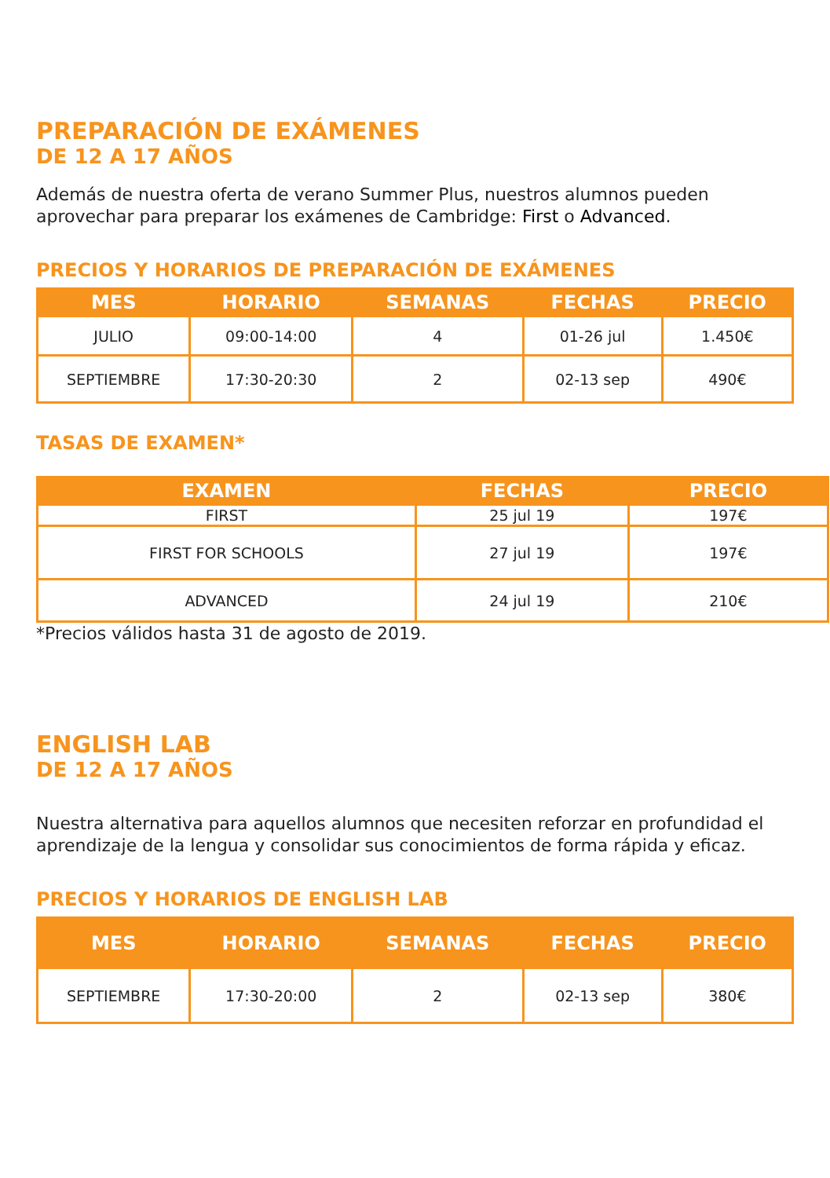PREPARACIÓN DE EXÁMENES
DE 12 A 17 AÑOS
Además de nuestra oferta de verano Summer Plus, nuestros alumnos pueden aprovechar para preparar los exámenes de Cambridge: First o Advanced.
PRECIOS Y HORARIOS DE PREPARACIÓN DE EXÁMENES
| MES | HORARIO | SEMANAS | FECHAS | PRECIO |
| --- | --- | --- | --- | --- |
| JULIO | 09:00-14:00 | 4 | 01-26 jul | 1.450€ |
| SEPTIEMBRE | 17:30-20:30 | 2 | 02-13 sep | 490€ |
TASAS DE EXAMEN*
| EXAMEN | FECHAS | PRECIO |
| --- | --- | --- |
| FIRST | 25 jul 19 | 197€ |
| FIRST FOR SCHOOLS | 27 jul 19 | 197€ |
| ADVANCED | 24 jul 19 | 210€ |
*Precios válidos hasta 31 de agosto de 2019.
ENGLISH LAB
DE 12 A 17 AÑOS
Nuestra alternativa para aquellos alumnos que necesiten reforzar en profundidad el aprendizaje de la lengua y consolidar sus conocimientos de forma rápida y eficaz.
PRECIOS Y HORARIOS DE ENGLISH LAB
| MES | HORARIO | SEMANAS | FECHAS | PRECIO |
| --- | --- | --- | --- | --- |
| SEPTIEMBRE | 17:30-20:00 | 2 | 02-13 sep | 380€ |